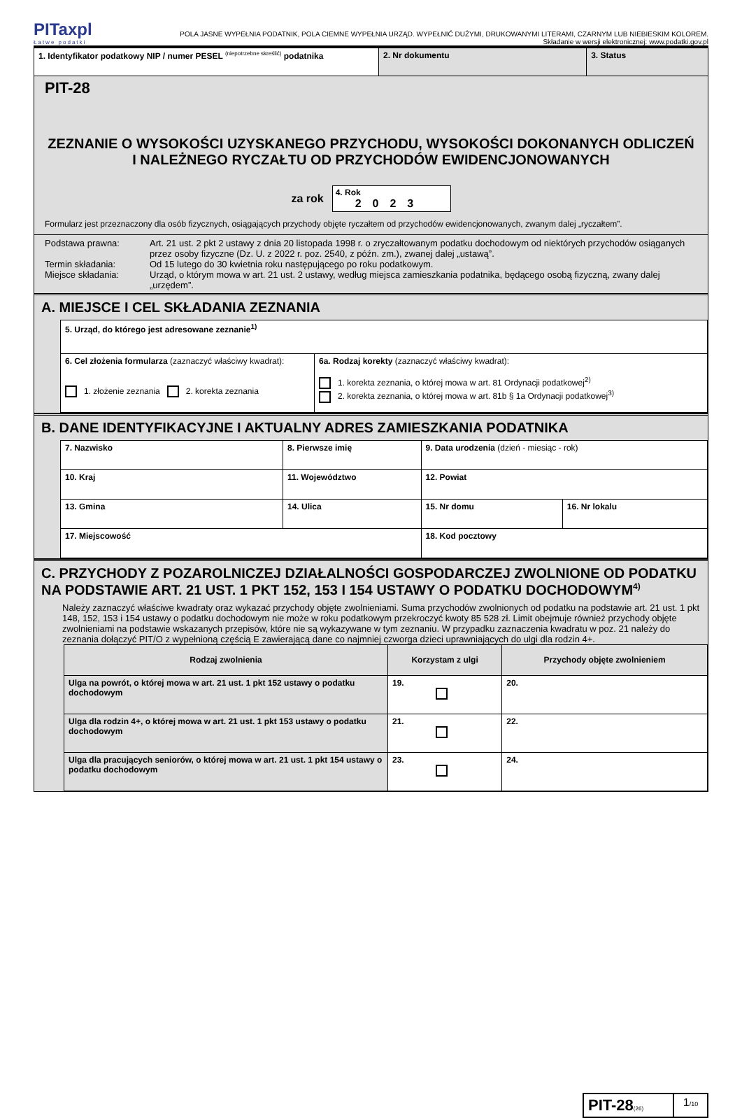PITaxpl
Łatwe podatki
POLA JASNE WYPEŁNIA PODATNIK, POLA CIEMNE WYPEŁNIA URZĄD. WYPEŁNIĆ DUŻYMI, DRUKOWANYMI LITERAMI, CZARNYM LUB NIEBIESKIM KOLOREM.
Składanie w wersji elektronicznej: www.podatki.gov.pl
| 1. Identyfikator podatkowy NIP / numer PESEL <sup>(niepotrzebne skreślić)</sup> podatnika | 2. Nr dokumentu | 3. Status |
PIT-28
ZEZNANIE O WYSOKOŚCI UZYSKANEGO PRZYCHODU, WYSOKOŚCI DOKONANYCH ODLICZEŃ I NALEŻNEGO RYCZAŁTU OD PRZYCHODÓW EWIDENCJONOWANYCH
za rok
4. Rok
2023
Formularz jest przeznaczony dla osób fizycznych, osiągających przychody objęte ryczałtem od przychodów ewidencjonowanych, zwanym dalej „ryczałtem”.
| Podstawa prawna: | Art. 21 ust. 2 pkt 2 ustawy z dnia 20 listopada 1998 r. o zryczałtowanym podatku dochodowym od niektórych przychodów osiąganych przez osoby fizyczne (Dz. U. z 2022 r. poz. 2540, z późn. zm.), zwanej dalej „ustawą”. |
| Termin składania: | Od 15 lutego do 30 kwietnia roku następującego po roku podatkowym. |
| Miejsce składania: | Urząd, o którym mowa w art. 21 ust. 2 ustawy, według miejsca zamieszkania podatnika, będącego osobą fizyczną, zwany dalej „urzędem”. |
A. MIEJSCE I CEL SKŁADANIA ZEZNANIA
| 5. Urząd, do którego jest adresowane zeznanie<sup>1)</sup> | |
| 6. Cel złożenia formularza (zaznaczyć właściwy kwadrat): 1. złożenie zeznania 2. korekta zeznania | 6a. Rodzaj korekty (zaznaczyć właściwy kwadrat): 1. korekta zeznania, o której mowa w art. 81 Ordynacji podatkowej<sup>2)</sup> 2. korekta zeznania, o której mowa w art. 81b § 1a Ordynacji podatkowej<sup>3)</sup> |
B. DANE IDENTYFIKACYJNE I AKTUALNY ADRES ZAMIESZKANIA PODATNIKA
| 7. Nazwisko | 8. Pierwsze imię | 9. Data urodzenia (dzień - miesiąc - rok) | |
| 10. Kraj | 11. Województwo | 12. Powiat | |
| 13. Gmina | 14. Ulica | 15. Nr domu | 16. Nr lokalu |
| 17. Miejscowość | | 18. Kod pocztowy | |
C. PRZYCHODY Z POZAROLNICZEJ DZIAŁALNOŚCI GOSPODARCZEJ ZWOLNIONE OD PODATKU NA PODSTAWIE ART. 21 UST. 1 PKT 152, 153 I 154 USTAWY O PODATKU DOCHODOWYM<sup>4)</sup>
Należy zaznaczyć właściwe kwadraty oraz wykazać przychody objęte zwolnieniami. Suma przychodów zwolnionych od podatku na podstawie art. 21 ust. 1 pkt 148, 152, 153 i 154 ustawy o podatku dochodowym nie może w roku podatkowym przekroczyć kwoty 85 528 zł. Limit obejmuje również przychody objęte zwolnieniami na podstawie wskazanych przepisów, które nie są wykazywane w tym zeznaniu. W przypadku zaznaczenia kwadratu w poz. 21 należy do zeznania dołączyć PIT/O z wypełnioną częścią E zawierającą dane co najmniej czworga dzieci uprawniających do ulgi dla rodzin 4+.
| Rodzaj zwolnienia | Korzystam z ulgi | Przychody objęte zwolnieniem |
| --- | --- | --- |
| Ulga na powrót, o której mowa w art. 21 ust. 1 pkt 152 ustawy o podatku dochodowym | 19. | 20. |
| Ulga dla rodzin 4+, o której mowa w art. 21 ust. 1 pkt 153 ustawy o podatku dochodowym | 21. | 22. |
| Ulga dla pracujących seniorów, o której mowa w art. 21 ust. 1 pkt 154 ustawy o podatku dochodowym | 23. | 24. |
| PIT-28 (26) | 1 /10 |